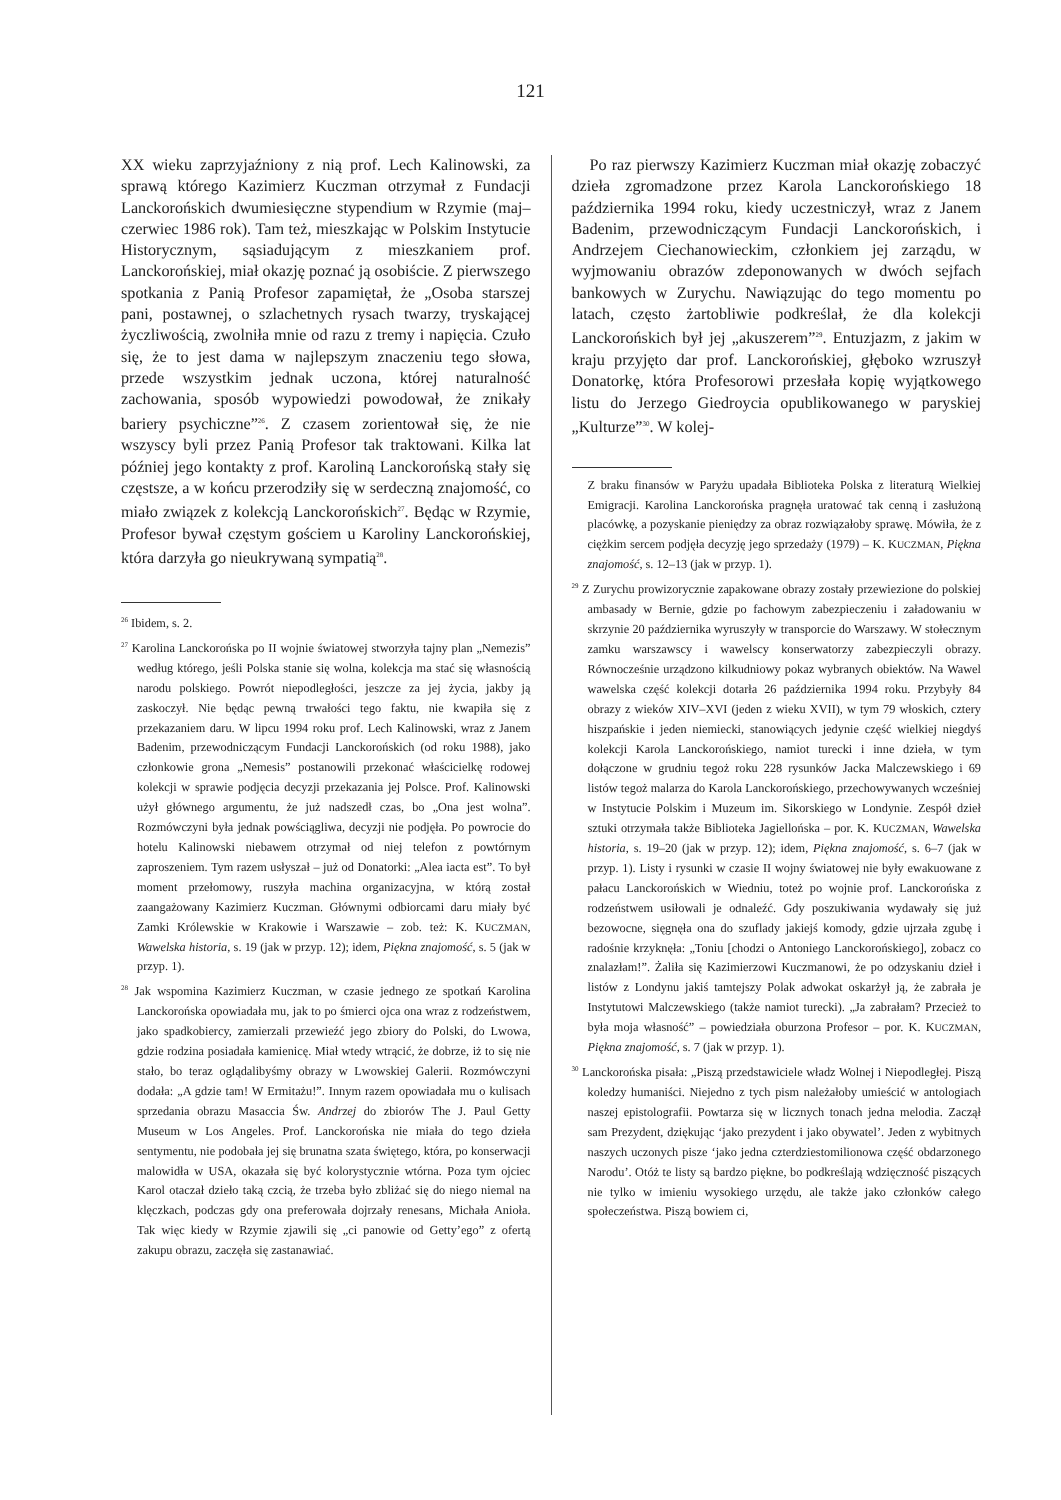121
XX wieku zaprzyjaźniony z nią prof. Lech Kalinowski, za sprawą którego Kazimierz Kuczman otrzymał z Fundacji Lanckorońskich dwumiesięczne stypendium w Rzymie (maj–czerwiec 1986 rok). Tam też, mieszkając w Polskim Instytucie Historycznym, sąsiadującym z mieszkaniem prof. Lanckorońskiej, miał okazję poznać ją osobiście. Z pierwszego spotkania z Panią Profesor zapamiętał, że „Osoba starszej pani, postawnej, o szlachetnych rysach twarzy, tryskającej życzliwością, zwolniła mnie od razu z tremy i napięcia. Czuło się, że to jest dama w najlepszym znaczeniu tego słowa, przede wszystkim jednak uczona, której naturalność zachowania, sposób wypowiedzi powodował, że znikały bariery psychiczne”<sup>26</sup>. Z czasem zorientował się, że nie wszyscy byli przez Panią Profesor tak traktowani. Kilka lat później jego kontakty z prof. Karoliną Lanckorońską stały się częstsze, a w końcu przerodziły się w serdeczną znajomość, co miało związek z kolekcją Lanckorońskich<sup>27</sup>. Będąc w Rzymie, Profesor bywał częstym gościem u Karoliny Lanckorońskiej, która darzyła go nieukrywaną sympatią<sup>28</sup>.
<sup>26</sup> Ibidem, s. 2.
<sup>27</sup> Karolina Lanckorońska po II wojnie światowej stworzyła tajny plan „Nemezis” według którego, jeśli Polska stanie się wolna, kolekcja ma stać się własnością narodu polskiego. Powrót niepodległości, jeszcze za jej życia, jakby ją zaskoczył. Nie będąc pewną trwałości tego faktu, nie kwapiła się z przekazaniem daru. W lipcu 1994 roku prof. Lech Kalinowski, wraz z Janem Badenim, przewodniczącym Fundacji Lanckorońskich (od roku 1988), jako członkowie grona „Nemesis” postanowili przekonać właścicielkę rodowej kolekcji w sprawie podjęcia decyzji przekazania jej Polsce. Prof. Kalinowski użył głównego argumentu, że już nadszedł czas, bo „Ona jest wolna”. Rozmówczyni była jednak powściągliwa, decyzji nie podjęła. Po powrocie do hotelu Kalinowski niebawem otrzymał od niej telefon z powtórnym zaproszeniem. Tym razem usłyszał – już od Donatorki: „Alea iacta est”. To był moment przełomowy, ruszyła machina organizacyjna, w którą został zaangażowany Kazimierz Kuczman. Głównymi odbiorcami daru miały być Zamki Królewskie w Krakowie i Warszawie – zob. też: K. KUCZMAN, Wawelska historia, s. 19 (jak w przyp. 12); idem, Piękna znajomość, s. 5 (jak w przyp. 1).
<sup>28</sup> Jak wspomina Kazimierz Kuczman, w czasie jednego ze spotkań Karolina Lanckorońska opowiadała mu, jak to po śmierci ojca ona wraz z rodzeństwem, jako spadkobiercy, zamierzali przewieźć jego zbiory do Polski, do Lwowa, gdzie rodzina posiadała kamienicę. Miał wtedy wtrącić, że dobrze, iż to się nie stało, bo teraz oglądalibyśmy obrazy w Lwowskiej Galerii. Rozmówczyni dodała: „A gdzie tam! W Ermitażu!”. Innym razem opowiadała mu o kulisach sprzedania obrazu Masaccia Św. Andrzej do zbiorów The J. Paul Getty Museum w Los Angeles. Prof. Lanckorońska nie miała do tego dzieła sentymentu, nie podobała jej się brunatna szata świętego, która, po konserwacji malowidła w USA, okazała się być kolorystycznie wtórna. Poza tym ojciec Karol otaczał dzieło taką czcią, że trzeba było zbliżać się do niego niemal na klęczkach, podczas gdy ona preferowała dojrzały renesans, Michała Anioła. Tak więc kiedy w Rzymie zjawili się „ci panowie od Getty’ego” z ofertą zakupu obrazu, zaczęła się zastanawiać.
Po raz pierwszy Kazimierz Kuczman miał okazję zobaczyć dzieła zgromadzone przez Karola Lanckorońskiego 18 października 1994 roku, kiedy uczestniczył, wraz z Janem Badenim, przewodniczącym Fundacji Lanckorońskich, i Andrzejem Ciechanowieckim, członkiem jej zarządu, w wyjmowaniu obrazów zdeponowanych w dwóch sejfach bankowych w Zurychu. Nawiązując do tego momentu po latach, często żartobliwie podkreślał, że dla kolekcji Lanckorońskich był jej „akuszerem”<sup>29</sup>. Entuzjazm, z jakim w kraju przyjęto dar prof. Lanckorońskiej, głęboko wzruszył Donatorkę, która Profesorowi przesłała kopię wyjątkowego listu do Jerzego Giedroycia opublikowanego w paryskiej „Kulturze”<sup>30</sup>. W kolej-
Z braku finansów w Paryżu upadała Biblioteka Polska z literaturą Wielkiej Emigracji. Karolina Lanckorońska pragnęła uratować tak cenną i zasłużoną placówkę, a pozyskanie pieniędzy za obraz rozwiązałoby sprawę. Mówiła, że z ciężkim sercem podjęła decyzję jego sprzedaży (1979) – K. KUCZMAN, Piękna znajomość, s. 12–13 (jak w przyp. 1).
<sup>29</sup> Z Zurychu prowizorycznie zapakowane obrazy zostały przewiezione do polskiej ambasady w Bernie, gdzie po fachowym zabezpieczeniu i załadowaniu w skrzynie 20 października wyruszyły w transporcie do Warszawy. W stołecznym zamku warszawscy i wawelscy konserwatorzy zabezpieczyli obrazy. Równocześnie urządzono kilkudniowy pokaz wybranych obiektów. Na Wawel wawelska część kolekcji dotarła 26 października 1994 roku. Przybyły 84 obrazy z wieków XIV–XVI (jeden z wieku XVII), w tym 79 włoskich, cztery hiszpańskie i jeden niemiecki, stanowiących jedynie część wielkiej niegdyś kolekcji Karola Lanckorońskiego, namiot turecki i inne dzieła, w tym dołączone w grudniu tegoż roku 228 rysunków Jacka Malczewskiego i 69 listów tegoż malarza do Karola Lanckorońskiego, przechowywanych wcześniej w Instytucie Polskim i Muzeum im. Sikorskiego w Londynie. Zespół dzieł sztuki otrzymała także Biblioteka Jagiellońska – por. K. KUCZMAN, Wawelska historia, s. 19–20 (jak w przyp. 12); idem, Piękna znajomość, s. 6–7 (jak w przyp. 1). Listy i rysunki w czasie II wojny światowej nie były ewakuowane z pałacu Lanckorońskich w Wiedniu, toteż po wojnie prof. Lanckorońska z rodzeństwem usiłowali je odnaleźć. Gdy poszukiwania wydawały się już bezowocne, sięgnęła ona do szuflady jakiejś komody, gdzie ujrzała zgubę i radośnie krzyknęła: „Toniu [chodzi o Antoniego Lanckorońskiego], zobacz co znalazłam!”. Żaliła się Kazimierzowi Kuczmanowi, że po odzyskaniu dzieł i listów z Londynu jakiś tamtejszy Polak adwokat oskarżył ją, że zabrała je Instytutowi Malczewskiego (także namiot turecki). „Ja zabrałam? Przecież to była moja własność” – powiedziała oburzona Profesor – por. K. KUCZMAN, Piękna znajomość, s. 7 (jak w przyp. 1).
<sup>30</sup> Lanckorońska pisała: „Piszą przedstawiciele władz Wolnej i Niepodległej. Piszą koledzy humaniści. Niejedno z tych pism należałoby umieścić w antologiach naszej epistolografii. Powtarza się w licznych tonach jedna melodia. Zaczął sam Prezydent, dziękując ‘jako prezydent i jako obywatel’. Jeden z wybitnych naszych uczonych pisze ‘jako jedna czterdziestomilionowa część obdarzonego Narodu’. Otóż te listy są bardzo piękne, bo podkreślają wdzięczność piszących nie tylko w imieniu wysokiego urzędu, ale także jako członków całego społeczeństwa. Piszą bowiem ci,